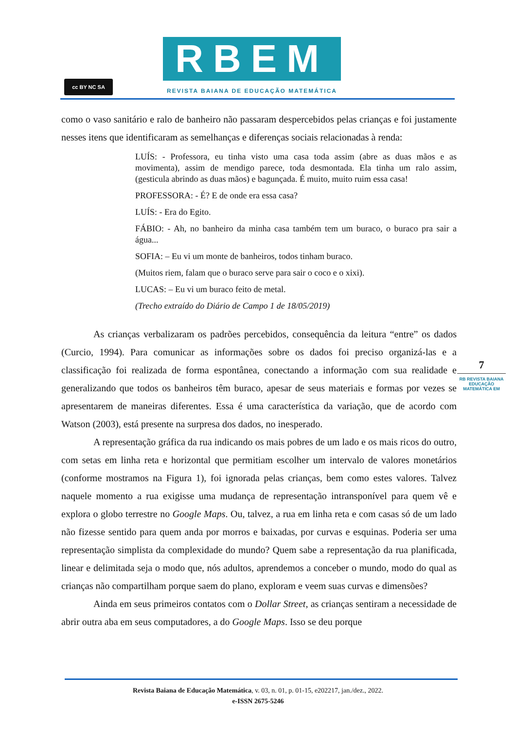cc BY NC SA
RBEM
REVISTA BAIANA DE EDUCAÇÃO MATEMÁTICA
como o vaso sanitário e ralo de banheiro não passaram despercebidos pelas crianças e foi justamente nesses itens que identificaram as semelhanças e diferenças sociais relacionadas à renda:
LUÍS: - Professora, eu tinha visto uma casa toda assim (abre as duas mãos e as movimenta), assim de mendigo parece, toda desmontada. Ela tinha um ralo assim, (gesticula abrindo as duas mãos) e bagunçada. É muito, muito ruim essa casa!
PROFESSORA: - É? E de onde era essa casa?
LUÍS: - Era do Egito.
FÁBIO: - Ah, no banheiro da minha casa também tem um buraco, o buraco pra sair a água...
SOFIA: – Eu vi um monte de banheiros, todos tinham buraco.
(Muitos riem, falam que o buraco serve para sair o coco e o xixi).
LUCAS: – Eu vi um buraco feito de metal.
(Trecho extraído do Diário de Campo 1 de 18/05/2019)
As crianças verbalizaram os padrões percebidos, consequência da leitura “entre” os dados (Curcio, 1994). Para comunicar as informações sobre os dados foi preciso organizá-las e a classificação foi realizada de forma espontânea, conectando a informação com sua realidade e generalizando que todos os banheiros têm buraco, apesar de seus materiais e formas por vezes se apresentarem de maneiras diferentes. Essa é uma característica da variação, que de acordo com Watson (2003), está presente na surpresa dos dados, no inesperado.
A representação gráfica da rua indicando os mais pobres de um lado e os mais ricos do outro, com setas em linha reta e horizontal que permitiam escolher um intervalo de valores monetários (conforme mostramos na Figura 1), foi ignorada pelas crianças, bem como estes valores. Talvez naquele momento a rua exigisse uma mudança de representação intransponível para quem vê e explora o globo terrestre no Google Maps. Ou, talvez, a rua em linha reta e com casas só de um lado não fizesse sentido para quem anda por morros e baixadas, por curvas e esquinas. Poderia ser uma representação simplista da complexidade do mundo? Quem sabe a representação da rua planificada, linear e delimitada seja o modo que, nós adultos, aprendemos a conceber o mundo, modo do qual as crianças não compartilham porque saem do plano, exploram e veem suas curvas e dimensões?
Ainda em seus primeiros contatos com o Dollar Street, as crianças sentiram a necessidade de abrir outra aba em seus computadores, a do Google Maps. Isso se deu porque
7
RB REVISTA BAIANA
EDUCAÇÃO MATEMÁTICA EM
Revista Baiana de Educação Matemática, v. 03, n. 01, p. 01-15, e202217, jan./dez., 2022.
e-ISSN 2675-5246